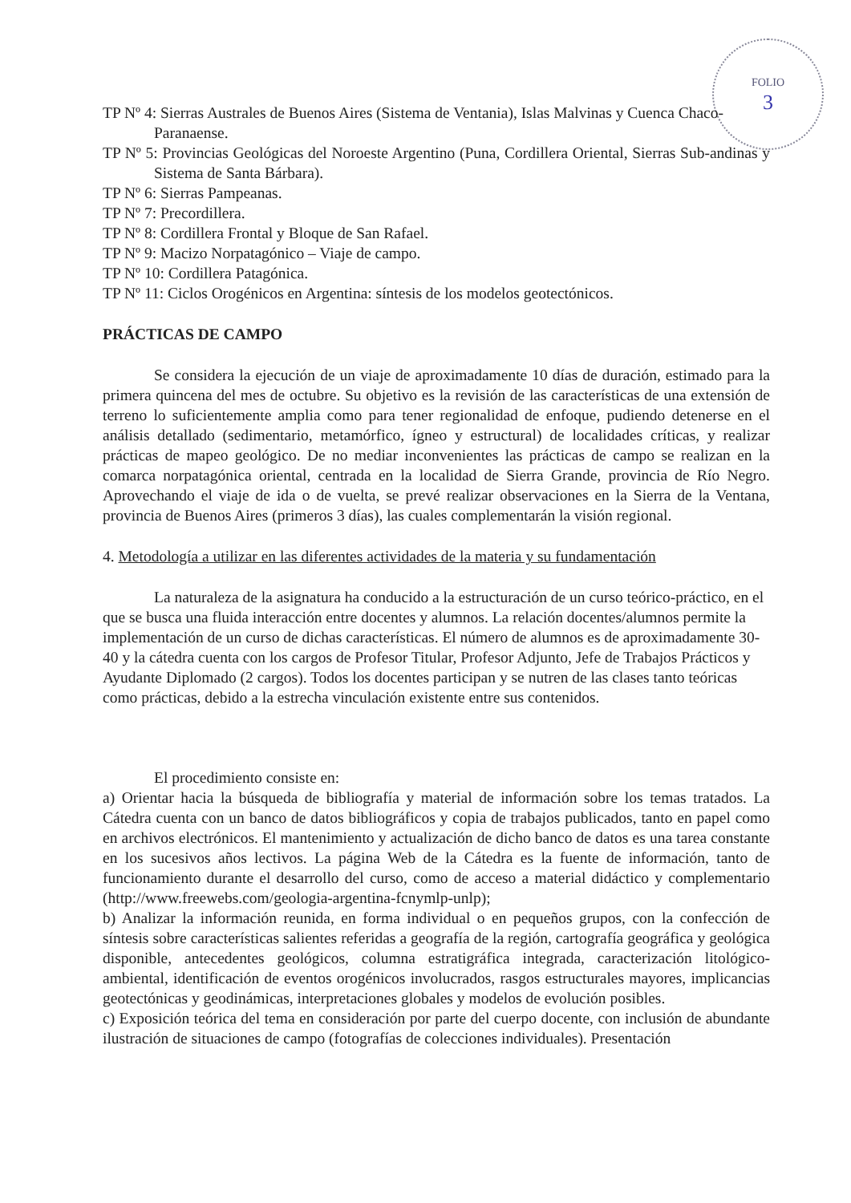FOLIO
3
TP Nº 4: Sierras Australes de Buenos Aires (Sistema de Ventania), Islas Malvinas y Cuenca Chaco-Paranaense.
TP Nº 5: Provincias Geológicas del Noroeste Argentino (Puna, Cordillera Oriental, Sierras Sub-andinas y Sistema de Santa Bárbara).
TP Nº 6: Sierras Pampeanas.
TP Nº 7: Precordillera.
TP Nº 8: Cordillera Frontal y Bloque de San Rafael.
TP Nº 9: Macizo Norpatagónico – Viaje de campo.
TP Nº 10: Cordillera Patagónica.
TP Nº 11: Ciclos Orogénicos en Argentina: síntesis de los modelos geotectónicos.
PRÁCTICAS DE CAMPO
Se considera la ejecución de un viaje de aproximadamente 10 días de duración, estimado para la primera quincena del mes de octubre. Su objetivo es la revisión de las características de una extensión de terreno lo suficientemente amplia como para tener regionalidad de enfoque, pudiendo detenerse en el análisis detallado (sedimentario, metamórfico, ígneo y estructural) de localidades críticas, y realizar prácticas de mapeo geológico. De no mediar inconvenientes las prácticas de campo se realizan en la comarca norpatagónica oriental, centrada en la localidad de Sierra Grande, provincia de Río Negro. Aprovechando el viaje de ida o de vuelta, se prevé realizar observaciones en la Sierra de la Ventana, provincia de Buenos Aires (primeros 3 días), las cuales complementarán la visión regional.
4. Metodología a utilizar en las diferentes actividades de la materia y su fundamentación
La naturaleza de la asignatura ha conducido a la estructuración de un curso teórico-práctico, en el que se busca una fluida interacción entre docentes y alumnos. La relación docentes/alumnos permite la implementación de un curso de dichas características. El número de alumnos es de aproximadamente 30-40 y la cátedra cuenta con los cargos de Profesor Titular, Profesor Adjunto, Jefe de Trabajos Prácticos y Ayudante Diplomado (2 cargos). Todos los docentes participan y se nutren de las clases tanto teóricas como prácticas, debido a la estrecha vinculación existente entre sus contenidos.
El procedimiento consiste en:
a) Orientar hacia la búsqueda de bibliografía y material de información sobre los temas tratados. La Cátedra cuenta con un banco de datos bibliográficos y copia de trabajos publicados, tanto en papel como en archivos electrónicos. El mantenimiento y actualización de dicho banco de datos es una tarea constante en los sucesivos años lectivos. La página Web de la Cátedra es la fuente de información, tanto de funcionamiento durante el desarrollo del curso, como de acceso a material didáctico y complementario (http://www.freewebs.com/geologia-argentina-fcnymlp-unlp);
b) Analizar la información reunida, en forma individual o en pequeños grupos, con la confección de síntesis sobre características salientes referidas a geografía de la región, cartografía geográfica y geológica disponible, antecedentes geológicos, columna estratigráfica integrada, caracterización litológico-ambiental, identificación de eventos orogénicos involucrados, rasgos estructurales mayores, implicancias geotectónicas y geodinámicas, interpretaciones globales y modelos de evolución posibles.
c) Exposición teórica del tema en consideración por parte del cuerpo docente, con inclusión de abundante ilustración de situaciones de campo (fotografías de colecciones individuales). Presentación